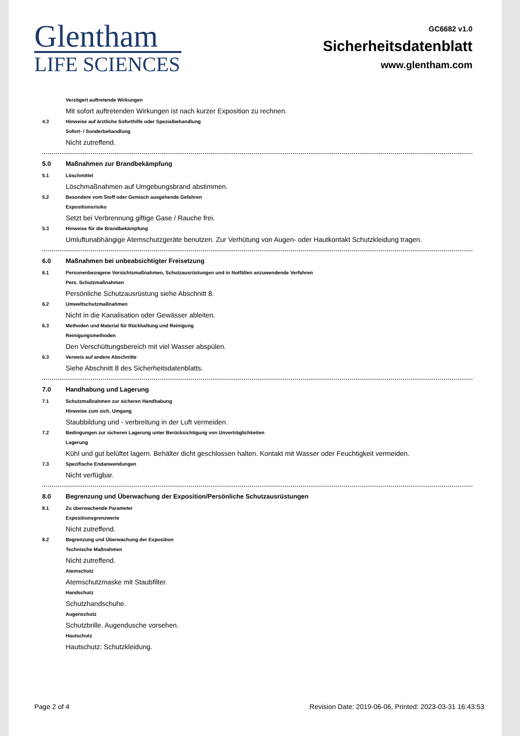Glentham
LIFE SCIENCES
GC6682 v1.0
Sicherheitsdatenblatt
www.glentham.com
Verzögert auftretende Wirkungen
Mit sofort auftretenden Wirkungen ist nach kurzer Exposition zu rechnen.
4.3 Hinweise auf ärztliche Soforthilfe oder Spezialbehandlung
Sofort- / Sonderbehandlung
Nicht zutreffend.
5.0 Maßnahmen zur Brandbekämpfung
5.1 Löschmittel
Löschmaßnahmen auf Umgebungsbrand abstimmen.
5.2 Besondere vom Stoff oder Gemisch ausgehende Gefahren
Expositionsrisiko
Setzt bei Verbrennung giftige Gase / Rauche frei.
5.3 Hinweise für die Brandbekämpfung
Umluftunabhängige Atemschutzgeräte benutzen. Zur Verhütung von Augen- oder Hautkontakt Schutzkleidung tragen.
6.0 Maßnahmen bei unbeabsichtigter Freisetzung
6.1 Personenbezogene Vorsichtsmaßnahmen, Schutzausrüstungen und in Notfällen anzuwendende Verfahren
Pers. Schutzmaßnahmen
Persönliche Schutzausrüstung siehe Abschnitt 8.
6.2 Umweltschutzmaßnahmen
Nicht in die Kanalisation oder Gewässer ableiten.
6.3 Methoden und Material für Rückhaltung und Reinigung
Reinigungsmethoden
Den Verschüttungsbereich mit viel Wasser abspülen.
6.3 Verweis auf andere Abschnitte
Siehe Abschnitt 8 des Sicherheitsdatenblatts.
7.0 Handhabung und Lagerung
7.1 Schutzmaßnahmen zur sicheren Handhabung
Hinweise zum sich. Umgang
Staubbildung und - verbreitung in der Luft vermeiden.
7.2 Bedingungen zur sicheren Lagerung unter Berücksichtigung von Unverträglichkeiten
Lagerung
Kühl und gut belüftet lagern. Behälter dicht geschlossen halten. Kontakt mit Wasser oder Feuchtigkeit vermeiden.
7.3 Spezifische Endanwendungen
Nicht verfügbar.
8.0 Begrenzung und Überwachung der Exposition/Persönliche Schutzausrüstungen
8.1 Zu überwachende Parameter
Expositionsgrenzwerte
Nicht zutreffend.
8.2 Begrenzung und Überwachung der Exposition
Technische Maßnahmen
Nicht zutreffend.
Atemschutz
Atemschutzmaske mit Staubfilter.
Handschutz
Schutzhandschuhe.
Augenschutz
Schutzbrille. Augendusche vorsehen.
Hautschutz
Hautschutz: Schutzkleidung.
Page 2 of 4 Revision Date: 2019-06-06, Printed: 2023-03-31 16:43:53